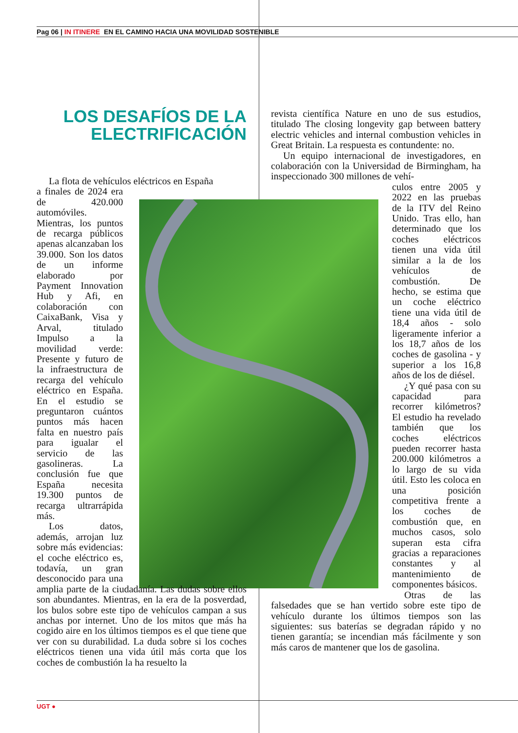Pag 06 | IN ITINERE EN EL CAMINO HACIA UNA MOVILIDAD SOSTENIBLE
LOS DESAFÍOS DE LA ELECTRIFICACIÓN
La flota de vehículos eléctricos en España
a finales de 2024 era de 420.000 automóviles. Mientras, los puntos de recarga públicos apenas alcanzaban los 39.000. Son los datos de un informe elaborado por Payment Innovation Hub y Afi, en colaboración con CaixaBank, Visa y Arval, titulado Impulso a la movilidad verde: Presente y futuro de la infraestructura de recarga del vehículo eléctrico en España. En el estudio se preguntaron cuántos puntos más hacen falta en nuestro país para igualar el servicio de las gasolineras. La conclusión fue que España necesita 19.300 puntos de recarga ultrarrápida más.
Los datos, además, arrojan luz sobre más evidencias: el coche eléctrico es, todavía, un gran desconocido para una amplia parte de la ciudadanía. Las dudas sobre ellos son abundantes. Mientras, en la era de la posverdad, los bulos sobre este tipo de vehículos campan a sus anchas por internet. Uno de los mitos que más ha cogido aire en los últimos tiempos es el que tiene que ver con su durabilidad. La duda sobre si los coches eléctricos tienen una vida útil más corta que los coches de combustión la ha resuelto la
revista científica Nature en uno de sus estudios, titulado The closing longevity gap between battery electric vehicles and internal combustion vehicles in Great Britain. La respuesta es contundente: no.
Un equipo internacional de investigadores, en colaboración con la Universidad de Birmingham, ha inspeccionado 300 millones de vehí-
culos entre 2005 y 2022 en las pruebas de la ITV del Reino Unido. Tras ello, han determinado que los coches eléctricos tienen una vida útil similar a la de los vehículos de combustión. De hecho, se estima que un coche eléctrico tiene una vida útil de 18,4 años - solo ligeramente inferior a los 18,7 años de los coches de gasolina - y superior a los 16,8 años de los de diésel.
¿Y qué pasa con su capacidad para recorrer kilómetros? El estudio ha revelado también que los coches eléctricos pueden recorrer hasta 200.000 kilómetros a lo largo de su vida útil. Esto les coloca en una posición competitiva frente a los coches de combustión que, en muchos casos, solo superan esta cifra gracias a reparaciones constantes y al mantenimiento de componentes básicos.
Otras de las falsedades que se han vertido sobre este tipo de vehículo durante los últimos tiempos son las siguientes: sus baterías se degradan rápido y no tienen garantía; se incendian más fácilmente y son más caros de mantener que los de gasolina.
UGT ●